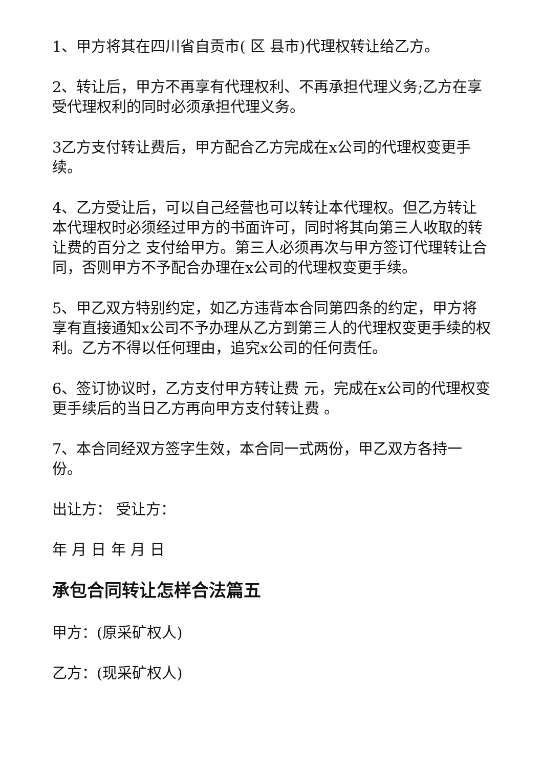1、甲方将其在四川省自贡市( 区 县市)代理权转让给乙方。
2、转让后，甲方不再享有代理权利、不再承担代理义务;乙方在享受代理权利的同时必须承担代理义务。
3乙方支付转让费后，甲方配合乙方完成在x公司的代理权变更手续。
4、乙方受让后，可以自己经营也可以转让本代理权。但乙方转让本代理权时必须经过甲方的书面许可，同时将其向第三人收取的转让费的百分之 支付给甲方。第三人必须再次与甲方签订代理转让合同，否则甲方不予配合办理在x公司的代理权变更手续。
5、甲乙双方特别约定，如乙方违背本合同第四条的约定，甲方将享有直接通知x公司不予办理从乙方到第三人的代理权变更手续的权利。乙方不得以任何理由，追究x公司的任何责任。
6、签订协议时，乙方支付甲方转让费 元，完成在x公司的代理权变更手续后的当日乙方再向甲方支付转让费 。
7、本合同经双方签字生效，本合同一式两份，甲乙双方各持一份。
出让方： 受让方：
年 月 日 年 月 日
承包合同转让怎样合法篇五
甲方：(原采矿权人)
乙方：(现采矿权人)